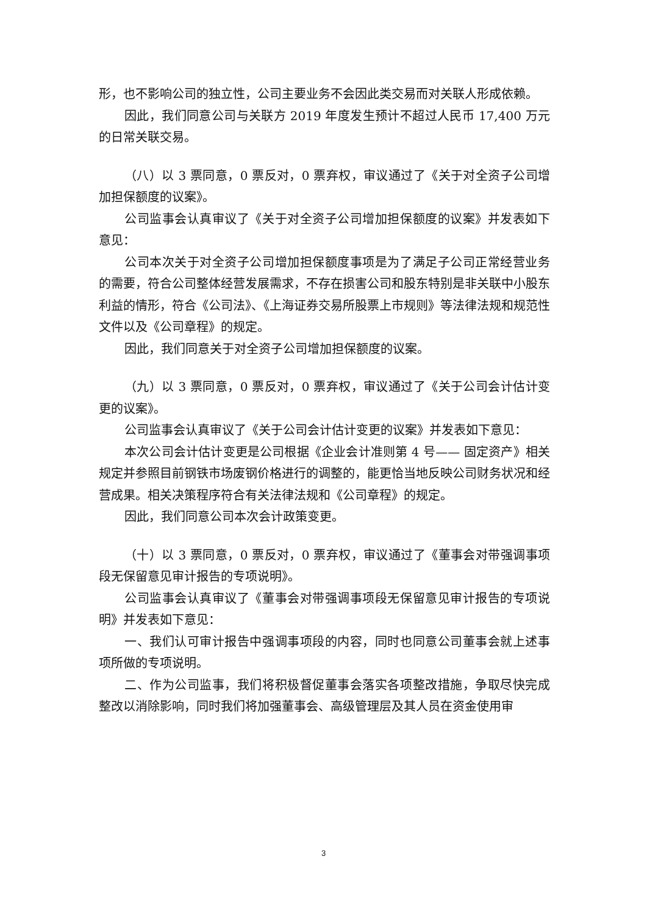形，也不影响公司的独立性，公司主要业务不会因此类交易而对关联人形成依赖。
因此，我们同意公司与关联方 2019 年度发生预计不超过人民币 17,400 万元的日常关联交易。
（八）以 3 票同意，0 票反对，0 票弃权，审议通过了《关于对全资子公司增加担保额度的议案》。
公司监事会认真审议了《关于对全资子公司增加担保额度的议案》并发表如下意见：
公司本次关于对全资子公司增加担保额度事项是为了满足子公司正常经营业务的需要，符合公司整体经营发展需求，不存在损害公司和股东特别是非关联中小股东利益的情形，符合《公司法》、《上海证券交易所股票上市规则》等法律法规和规范性文件以及《公司章程》的规定。
因此，我们同意关于对全资子公司增加担保额度的议案。
（九）以 3 票同意，0 票反对，0 票弃权，审议通过了《关于公司会计估计变更的议案》。
公司监事会认真审议了《关于公司会计估计变更的议案》并发表如下意见：
本次公司会计估计变更是公司根据《企业会计准则第 4 号—— 固定资产》相关规定并参照目前钢铁市场废钢价格进行的调整的，能更恰当地反映公司财务状况和经营成果。相关决策程序符合有关法律法规和《公司章程》的规定。
因此，我们同意公司本次会计政策变更。
（十）以 3 票同意，0 票反对，0 票弃权，审议通过了《董事会对带强调事项段无保留意见审计报告的专项说明》。
公司监事会认真审议了《董事会对带强调事项段无保留意见审计报告的专项说明》并发表如下意见：
一、我们认可审计报告中强调事项段的内容，同时也同意公司董事会就上述事项所做的专项说明。
二、作为公司监事，我们将积极督促董事会落实各项整改措施，争取尽快完成整改以消除影响，同时我们将加强董事会、高级管理层及其人员在资金使用审
3